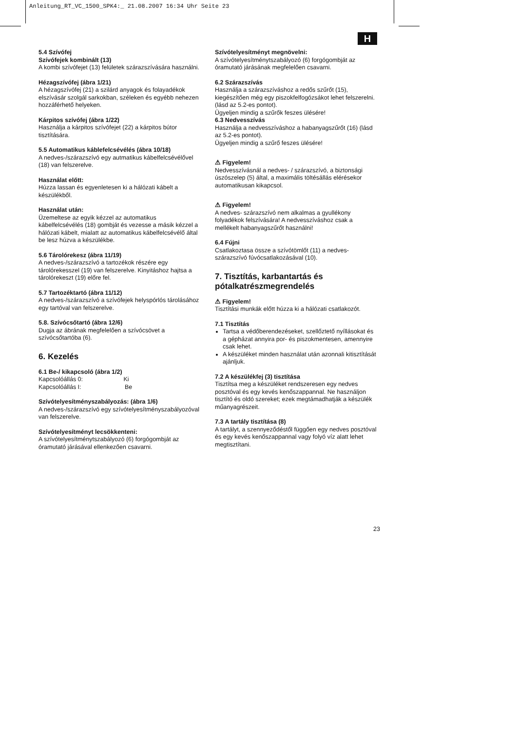Anleitung_RT_VC_1500_SPK4:_ 21.08.2007 16:34 Uhr Seite 23
H
5.4 Szívófej
Szívófejek kombinált (13)
A kombi szívófejet (13) felületek szárazszívására használni.
Hézagszívófej (ábra 1/21)
A hézagszívófej (21) a szilárd anyagok és folayadékok elszívásár szolgál sarkokban, széleken és egyébb nehezen hozzáférhető helyeken.
Kárpitos szívófej (ábra 1/22)
Használja a kárpitos szívófejet (22) a kárpitos bútor tisztítására.
5.5 Automatikus káblefelcsévélés (ábra 10/18)
A nedves-/szárazszívó egy autmatikus kábelfelcsévélővel (18) van felszerelve.
Használat előtt:
Húzza lassan és egyenletesen ki a hálózati kábelt a készülékből.
Használat után:
Üzemeltese az egyik kézzel az automatikus kábelfelcsévélés (18) gombját és vezesse a másik kézzel a hálózati kábelt, mialatt az automatikus kábelfelcsévélő által be lesz húzva a készülékbe.
5.6 Tárolórekesz (ábra 11/19)
A nedves-/szárazszívó a tartozékok részére egy tárolórekesszel (19) van felszerelve. Kinyitáshoz hajtsa a tárolórekeszt (19) előre fel.
5.7 Tartozéktartó (ábra 11/12)
A nedves-/szárazszívó a szívófejek helyspórlós tárolásához egy tartóval van felszerelve.
5.8. Szívócsőtartó (ábra 12/6)
Dugja az ábrának megfelelően a szívócsövet a szívócsőtartóba (6).
6. Kezelés
6.1 Be-/ kikapcsoló (ábra 1/2)
Kapcsolóállás 0: Ki
Kapcsolóállás I: Be
Szívótelyesítményszabályozás: (ábra 1/6)
A nedves-/szárazszívó egy szívótelyesítményszabályozóval van felszerelve.
Szívótelyesítményt lecsökkenteni:
A szívótelyesítménytszabályozó (6) forgógombját az óramutató járásával ellenkezően csavarni.
Szívótelyesítményt megnövelni:
A szívótelyesítménytszabályozó (6) forgógombját az óramutató járásának megfelelően csavarni.
6.2 Szárazszívás
Használja a szárazszíváshoz a redős szűrőt (15), kiegészítően még egy piszokfelfogózsákot lehet felszerelni. (lásd az 5.2-es pontot).
Ügyeljen mindig a szűrők feszes ülésére!
6.3 Nedvesszívás
Használja a nedvesszíváshoz a habanyagszűrőt (16) (lásd az 5.2-es pontot).
Ügyeljen mindig a szűrő feszes ülésére!
⚠ Figyelem!
Nedvesszívásnál a nedves- / szárazszívó, a biztonsági úszószelep (5) által, a maximális töltésállás elérésekor automatikusan kikapcsol.
⚠ Figyelem!
A nedves- szárazszívó nem alkalmas a gyullékony folyadékok felszívására! A nedvesszíváshoz csak a mellékelt habanyagszűrőt használni!
6.4 Fújni
Csatlakoztasa össze a szívótömlőt (11) a nedves-szárazszívó fúvócsatlakozásával (10).
7. Tisztítás, karbantartás és pótalkatrészmegrendelés
⚠ Figyelem!
Tisztítási munkák előtt húzza ki a hálózati csatlakozót.
7.1 Tisztítás
Tartsa a védőberendezéseket, szellőztető nyíllásokat és a gépházat annyira por- és piszokmentesen, amennyire csak lehet.
A készüléket minden használat után azonnali kitisztítását ajánljuk.
7.2 A készülékfej (3) tisztítása
Tisztítsa meg a készüléket rendszeresen egy nedves posztóval és egy kevés kenőszappannal. Ne használjon tisztító és oldó szereket; ezek megtámadhatják a készülék műanyagrészeit.
7.3 A tartály tisztítása (8)
A tartályt, a szennyeződéstől függően egy nedves posztóval és egy kevés kenőszappannal vagy folyó víz alatt lehet megtisztítani.
23